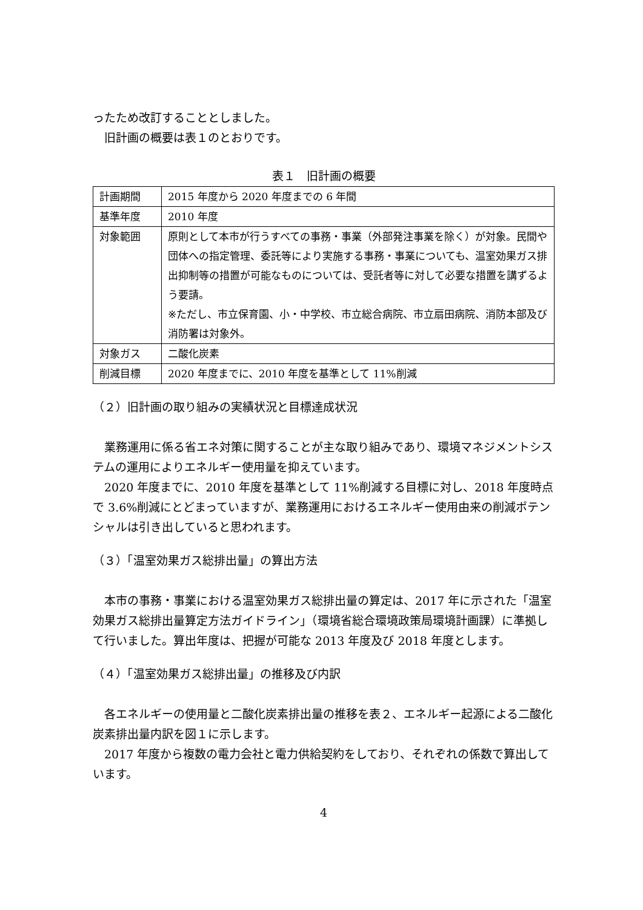ったため改訂することとしました。
旧計画の概要は表１のとおりです。
表１　旧計画の概要
| 計画期間 | 2015 年度から 2020 年度までの 6 年間 |
| 基準年度 | 2010 年度 |
| 対象範囲 | 原則として本市が行うすべての事務・事業（外部発注事業を除く）が対象。民間や団体への指定管理、委託等により実施する事務・事業についても、温室効果ガス排出抑制等の措置が可能なものについては、受託者等に対して必要な措置を講ずるよう要請。 ※ただし、市立保育園、小・中学校、市立総合病院、市立扇田病院、消防本部及び消防署は対象外。 |
| 対象ガス | 二酸化炭素 |
| 削減目標 | 2020 年度までに、2010 年度を基準として 11%削減 |
（２）旧計画の取り組みの実績状況と目標達成状況
業務運用に係る省エネ対策に関することが主な取り組みであり、環境マネジメントシステムの運用によりエネルギー使用量を抑えています。
2020 年度までに、2010 年度を基準として 11%削減する目標に対し、2018 年度時点で 3.6%削減にとどまっていますが、業務運用におけるエネルギー使用由来の削減ポテンシャルは引き出していると思われます。
（３）「温室効果ガス総排出量」の算出方法
本市の事務・事業における温室効果ガス総排出量の算定は、2017 年に示された「温室効果ガス総排出量算定方法ガイドライン」（環境省総合環境政策局環境計画課）に準拠して行いました。算出年度は、把握が可能な 2013 年度及び 2018 年度とします。
（４）「温室効果ガス総排出量」の推移及び内訳
各エネルギーの使用量と二酸化炭素排出量の推移を表２、エネルギー起源による二酸化炭素排出量内訳を図１に示します。
2017 年度から複数の電力会社と電力供給契約をしており、それぞれの係数で算出しています。
4